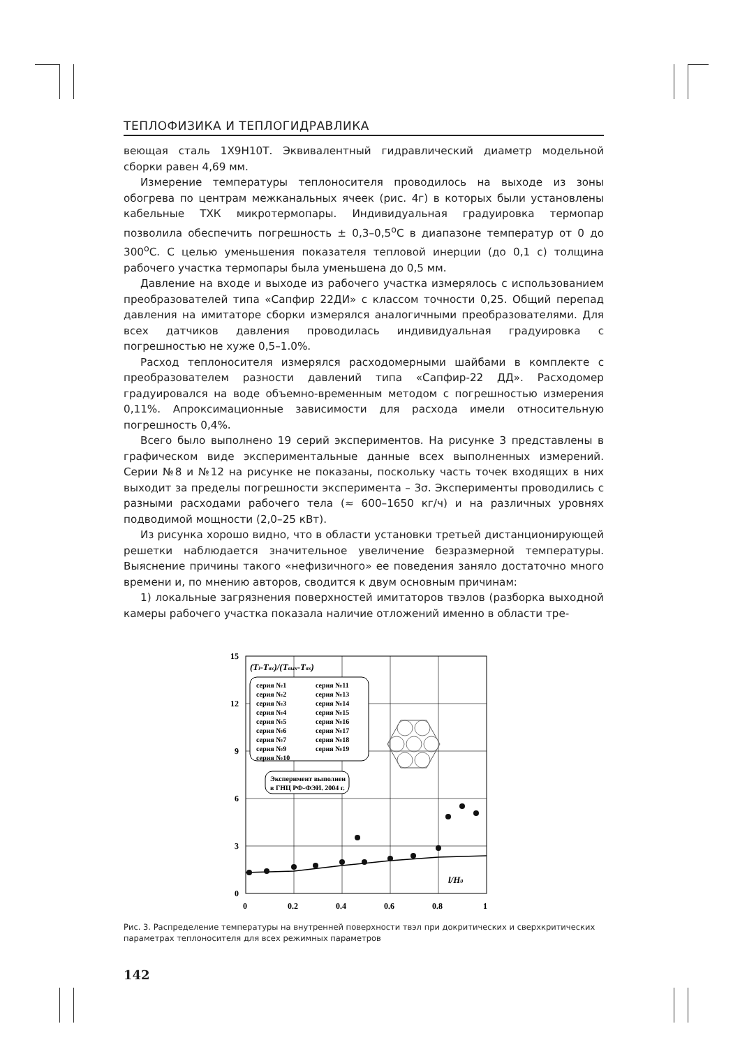ТЕПЛОФИЗИКА И ТЕПЛОГИДРАВЛИКА
веющая сталь 1Х9Н10Т. Эквивалентный гидравлический диаметр модельной сборки равен 4,69 мм.
Измерение температуры теплоносителя проводилось на выходе из зоны обогрева по центрам межканальных ячеек (рис. 4г) в которых были установлены кабельные ТХК микротермопары. Индивидуальная градуировка термопар позволила обеспечить погрешность ± 0,3–0,5<sup>о</sup>С в диапазоне температур от 0 до 300<sup>о</sup>С. С целью уменьшения показателя тепловой инерции (до 0,1 с) толщина рабочего участка термопары была уменьшена до 0,5 мм.
Давление на входе и выходе из рабочего участка измерялось с использованием преобразователей типа «Сапфир 22ДИ» с классом точности 0,25. Общий перепад давления на имитаторе сборки измерялся аналогичными преобразователями. Для всех датчиков давления проводилась индивидуальная градуировка с погрешностью не хуже 0,5–1.0%.
Расход теплоносителя измерялся расходомерными шайбами в комплекте с преобразователем разности давлений типа «Сапфир-22 ДД». Расходомер градуировался на воде объемно-временным методом с погрешностью измерения 0,11%. Апроксимационные зависимости для расхода имели относительную погрешность 0,4%.
Всего было выполнено 19 серий экспериментов. На рисунке 3 представлены в графическом виде экспериментальные данные всех выполненных измерений. Серии №8 и №12 на рисунке не показаны, поскольку часть точек входящих в них выходит за пределы погрешности эксперимента – 3σ. Эксперименты проводились с разными расходами рабочего тела (≈ 600–1650 кг/ч) и на различных уровнях подводимой мощности (2,0–25 кВт).
Из рисунка хорошо видно, что в области установки третьей дистанционирующей решетки наблюдается значительное увеличение безразмерной температуры. Выяснение причины такого «нефизичного» ее поведения заняло достаточно много времени и, по мнению авторов, сводится к двум основным причинам:
1) локальные загрязнения поверхностей имитаторов твэлов (разборка выходной камеры рабочего участка показала наличие отложений именно в области тре-
15
12
9
6
3
0
0
0.2
0.4
0.6
0.8
1
(Ti-Tвх)/(Tвых-Tвх)
серия №1
серия №2
серия №3
серия №4
серия №5
серия №6
серия №7
серия №9
серия №10
серия №11
серия №13
серия №14
серия №15
серия №16
серия №17
серия №18
серия №19
Эксперимент выполнен
в ГНЦ РФ-ФЭИ. 2004 г.
l/H0
Рис. 3. Распределение температуры на внутренней поверхности твэл при докритических и сверхкритических параметрах теплоносителя для всех режимных параметров
142